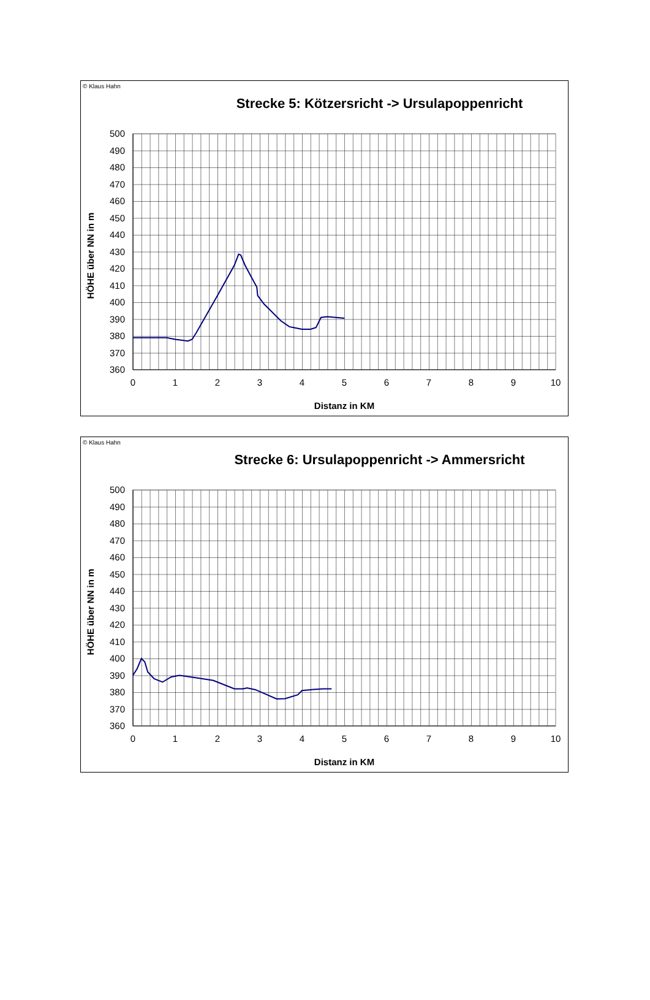© Klaus Hahn
Strecke 5: Kötzersricht -> Ursulapoppenricht
500
490
480
470
460
450
440
430
420
410
400
390
380
370
360
0
1
2
3
4
5
6
7
8
9
10
Distanz in KM
HÖHE über NN in m
© Klaus Hahn
Strecke 6: Ursulapoppenricht -> Ammersricht
500
490
480
470
460
450
440
430
420
410
400
390
380
370
360
0
1
2
3
4
5
6
7
8
9
10
Distanz in KM
HÖHE über NN in m